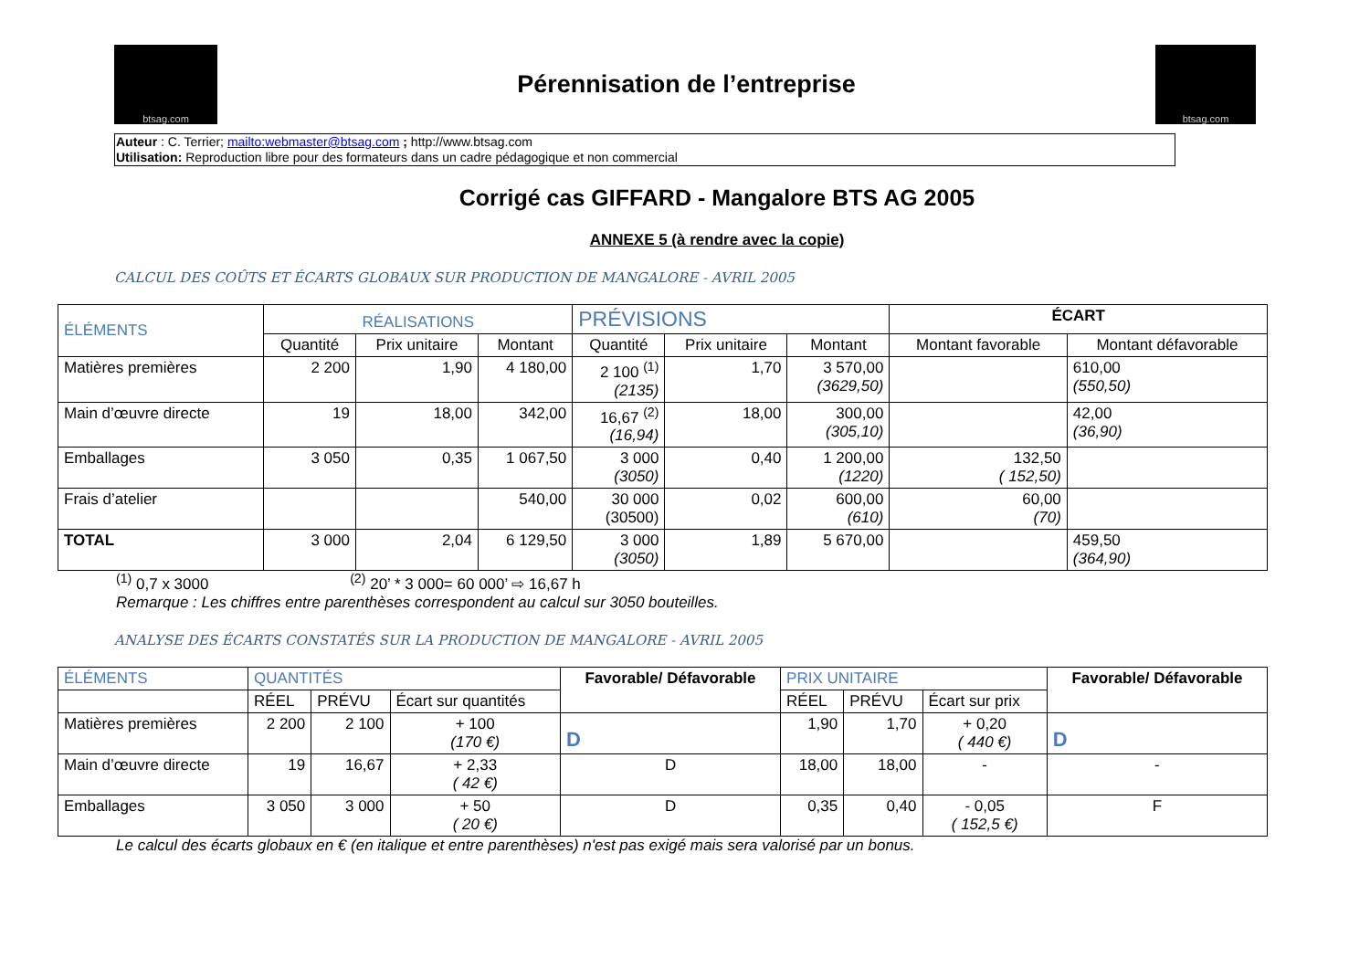btsag.com
Pérennisation de l’entreprise
btsag.com
Auteur : C. Terrier; mailto:webmaster@btsag.com ; http://www.btsag.com
Utilisation: Reproduction libre pour des formateurs dans un cadre pédagogique et non commercial
Corrigé cas GIFFARD - Mangalore BTS AG 2005
ANNEXE 5 (à rendre avec la copie)
CALCUL DES COÛTS ET ÉCARTS GLOBAUX SUR PRODUCTION DE MANGALORE - AVRIL 2005
| ÉLÉMENTS | RÉALISATIONS | | | PRÉVISIONS | | | ÉCART | |
| --- | --- | --- | --- | --- | --- | --- | --- | --- |
| | Quantité | Prix unitaire | Montant | Quantité | Prix unitaire | Montant | Montant favorable | Montant défavorable |
| Matières premières | 2 200 | 1,90 | 4 180,00 | 2 100 <sup>(1)</sup> (2135) | 1,70 | 3 570,00 (3629,50) | | 610,00 (550,50) |
| Main d’œuvre directe | 19 | 18,00 | 342,00 | 16,67 <sup>(2)</sup> (16,94) | 18,00 | 300,00 (305,10) | | 42,00 (36,90) |
| Emballages | 3 050 | 0,35 | 1 067,50 | 3 000 (3050) | 0,40 | 1 200,00 (1220) | 132,50 ( 152,50) | |
| Frais d’atelier | | | 540,00 | 30 000 (30500) | 0,02 | 600,00 (610) | 60,00 (70) | |
| TOTAL | 3 000 | 2,04 | 6 129,50 | 3 000 (3050) | 1,89 | 5 670,00 | | 459,50 (364,90) |
<sup>(1)</sup> 0,7 x 3000 <sup>(2)</sup> 20’ * 3 000= 60 000’ ⇨ 16,67 h
Remarque : Les chiffres entre parenthèses correspondent au calcul sur 3050 bouteilles.
ANALYSE DES ÉCARTS CONSTATÉS SUR LA PRODUCTION DE MANGALORE - AVRIL 2005
| ÉLÉMENTS | QUANTITÉS | | | Favorable/ Défavorable | PRIX UNITAIRE | | | Favorable/ Défavorable |
| --- | --- | --- | --- | --- | --- | --- | --- | --- |
| | RÉEL | PRÉVU | Écart sur quantités | | RÉEL | PRÉVU | Écart sur prix | |
| Matières premières | 2 200 | 2 100 | + 100 (170 €) | D | 1,90 | 1,70 | + 0,20 ( 440 €) | D |
| Main d’œuvre directe | 19 | 16,67 | + 2,33 ( 42 €) | D | 18,00 | 18,00 | - | - |
| Emballages | 3 050 | 3 000 | + 50 ( 20 €) | D | 0,35 | 0,40 | - 0,05 ( 152,5 €) | F |
Le calcul des écarts globaux en € (en italique et entre parenthèses) n'est pas exigé mais sera valorisé par un bonus.